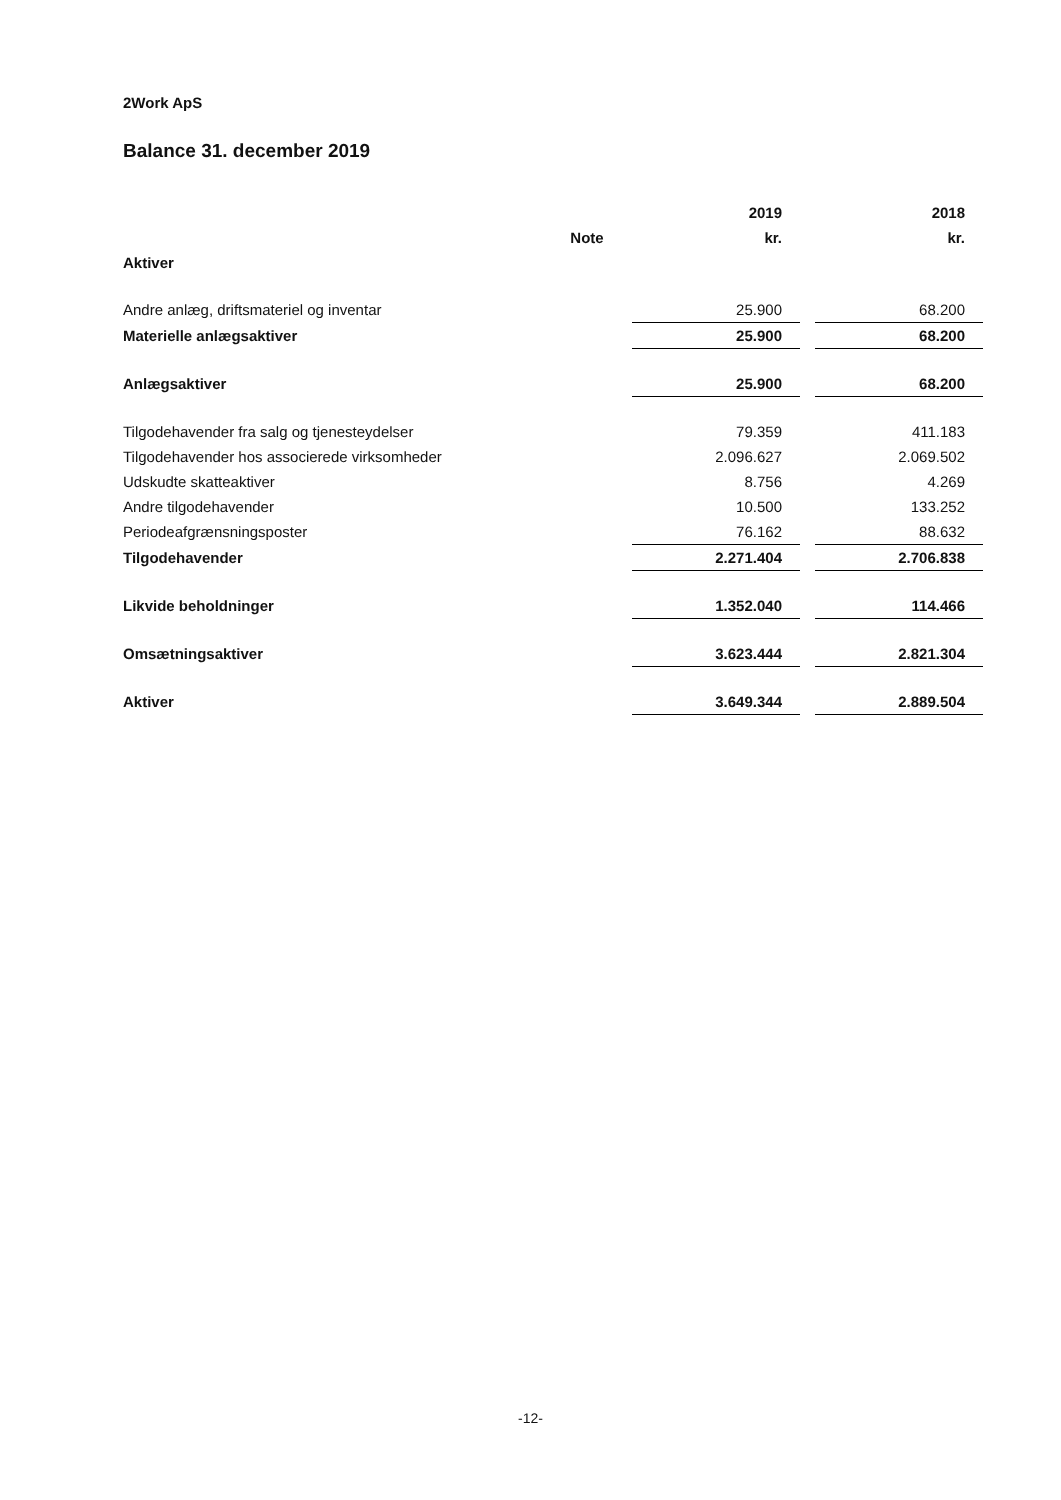2Work ApS
Balance 31. december 2019
| | | 2019 | | 2018 |
| | Note | kr. | | kr. |
| Aktiver | | | | |
| Andre anlæg, driftsmateriel og inventar | | 25.900 | | 68.200 |
| Materielle anlægsaktiver | | 25.900 | | 68.200 |
| Anlægsaktiver | | 25.900 | | 68.200 |
| Tilgodehavender fra salg og tjenesteydelser | | 79.359 | | 411.183 |
| Tilgodehavender hos associerede virksomheder | | 2.096.627 | | 2.069.502 |
| Udskudte skatteaktiver | | 8.756 | | 4.269 |
| Andre tilgodehavender | | 10.500 | | 133.252 |
| Periodeafgrænsningsposter | | 76.162 | | 88.632 |
| Tilgodehavender | | 2.271.404 | | 2.706.838 |
| Likvide beholdninger | | 1.352.040 | | 114.466 |
| Omsætningsaktiver | | 3.623.444 | | 2.821.304 |
| Aktiver | | 3.649.344 | | 2.889.504 |
-12-